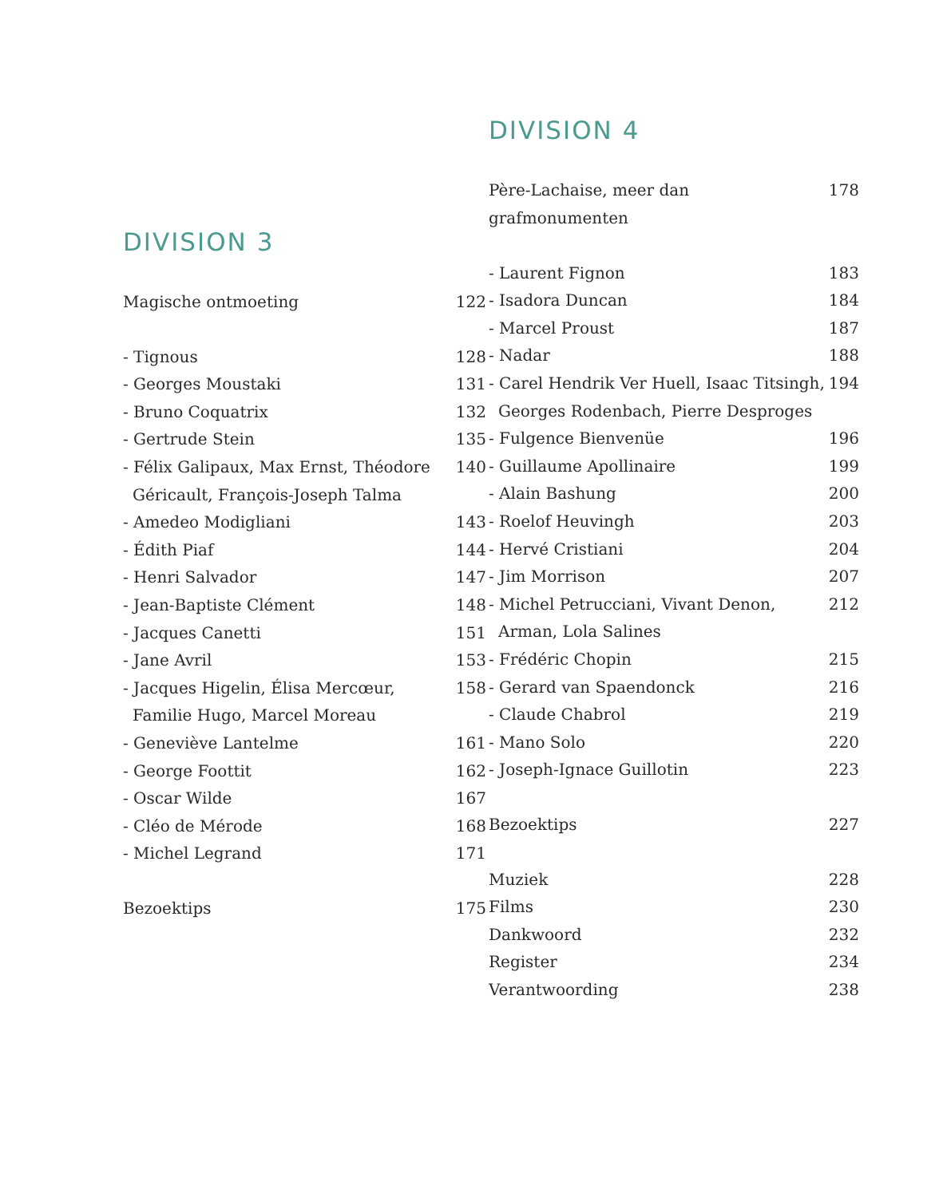DIVISION 3
Magische ontmoeting 122
- Tignous 128
- Georges Moustaki 131
- Bruno Coquatrix 132
- Gertrude Stein 135
- Félix Galipaux, Max Ernst, Théodore Géricault, François-Joseph Talma 140
- Amedeo Modigliani 143
- Édith Piaf 144
- Henri Salvador 147
- Jean-Baptiste Clément 148
- Jacques Canetti 151
- Jane Avril 153
- Jacques Higelin, Élisa Mercœur, Familie Hugo, Marcel Moreau 158
- Geneviève Lantelme 161
- George Foottit 162
- Oscar Wilde 167
- Cléo de Mérode 168
- Michel Legrand 171
Bezoektips 175
DIVISION 4
Père-Lachaise, meer dan grafmonumenten 178
- Laurent Fignon 183
- Isadora Duncan 184
- Marcel Proust 187
- Nadar 188
- Carel Hendrik Ver Huell, Isaac Titsingh, Georges Rodenbach, Pierre Desproges 194
- Fulgence Bienvenüe 196
- Guillaume Apollinaire 199
- Alain Bashung 200
- Roelof Heuvingh 203
- Hervé Cristiani 204
- Jim Morrison 207
- Michel Petrucciani, Vivant Denon, Arman, Lola Salines 212
- Frédéric Chopin 215
- Gerard van Spaendonck 216
- Claude Chabrol 219
- Mano Solo 220
- Joseph-Ignace Guillotin 223
Bezoektips 227
Muziek 228
Films 230
Dankwoord 232
Register 234
Verantwoording 238